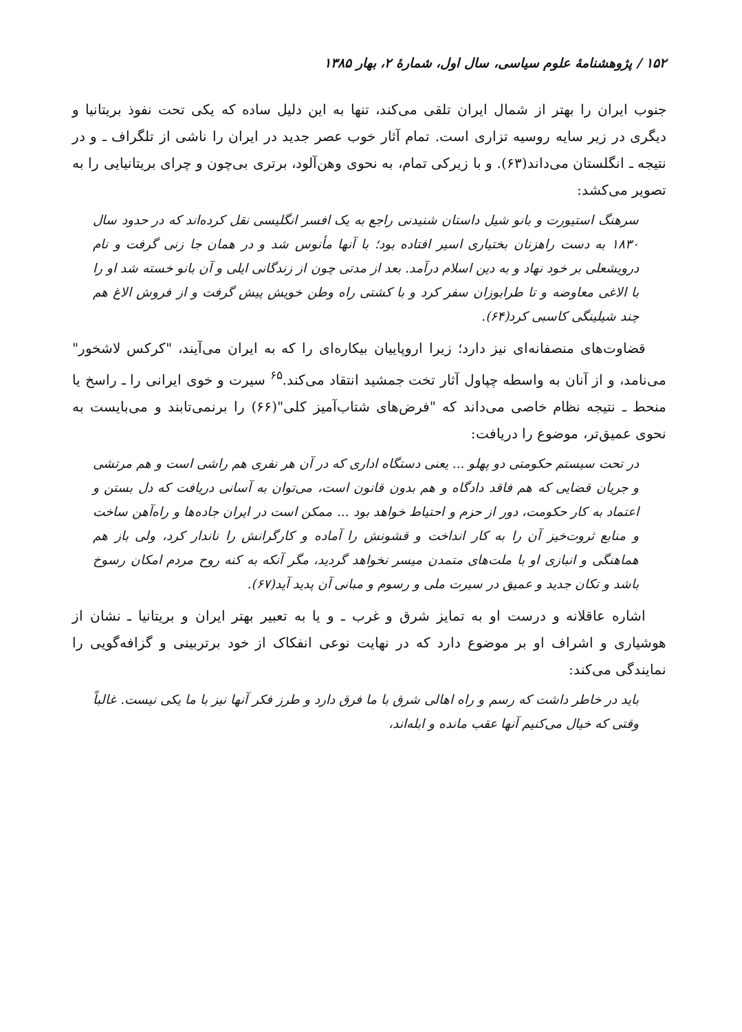۱۵۲ / پژوهشنامهٔ علوم سیاسی، سال اول، شمارهٔ ۲، بهار ۱۳۸۵
جنوب ایران را بهتر از شمال ایران تلقی می‌کند، تنها به این دلیل ساده که یکی تحت نفوذ بریتانیا و دیگری در زیر سایه روسیه تزاری است. تمام آثار خوب عصر جدید در ایران را ناشی از تلگراف ـ و در نتیجه ـ انگلستان می‌داند(۶۳). و با زیرکی تمام، به نحوی وهن‌آلود، برتری بی‌چون و چرای بریتانیایی را به تصویر می‌کشد:
سرهنگ استیورت و بانو شیل داستان شنیدنی راجع به یک افسر انگلیسی نقل کرده‌اند که در حدود سال ۱۸۳۰ به دست راهزنان بختیاری اسیر افتاده بود؛ با آنها مأنوس شد و در همان جا زنی گرفت و نام درویشعلی بر خود نهاد و به دین اسلام درآمد. بعد از مدتی چون از زندگانی ایلی و آن بانو خسته شد او را با الاغی معاوضه و تا طرابوزان سفر کرد و با کشتی راه وطن خویش پیش گرفت و از فروش الاغ هم چند شیلینگی کاسبی کرد(۶۴).
قضاوت‌های منصفانه‌ای نیز دارد؛ زیرا اروپاییان بیکاره‌ای را که به ایران می‌آیند، "کرکس لاشخور" می‌نامد، و از آنان به واسطه چپاول آثار تخت جمشید انتقاد می‌کند.<sup>۶۵</sup> سیرت و خوی ایرانی را ـ راسخ یا منحط ـ نتیجه نظام خاصی می‌داند که "فرض‌های شتاب‌آمیز کلی"(۶۶) را برنمی‌تابند و می‌بایست به نحوی عمیق‌تر، موضوع را دریافت:
در تحت سیستم حکومتی دو پهلو ... یعنی دستگاه اداری که در آن هر نفری هم راشی است و هم مرتشی و جریان قضایی که هم فاقد دادگاه و هم بدون قانون است، می‌توان به آسانی دریافت که دل بستن و اعتماد به کار حکومت، دور از حزم و احتیاط خواهد بود ... ممکن است در ایران جاده‌ها و راه‌آهن ساخت و منابع ثروت‌خیز آن را به کار انداخت و قشونش را آماده و کارگرانش را ناندار کرد، ولی باز هم هماهنگی و انبازی او با ملت‌های متمدن میسر نخواهد گردید، مگر آنکه به کنه روح مردم امکان رسوخ باشد و تکان جدید و عمیق در سیرت ملی و رسوم و مبانی آن پدید آید(۶۷).
اشاره عاقلانه و درست او به تمایز شرق و غرب ـ و یا به تعبیر بهتر ایران و بریتانیا ـ نشان از هوشیاری و اشراف او بر موضوع دارد که در نهایت نوعی انفکاک از خود برتربینی و گزافه‌گویی را نمایندگی می‌کند:
باید در خاطر داشت که رسم و راه اهالی شرق با ما فرق دارد و طرز فکر آنها نیز با ما یکی نیست. غالباً وقتی که خیال می‌کنیم آنها عقب مانده و ابله‌اند،